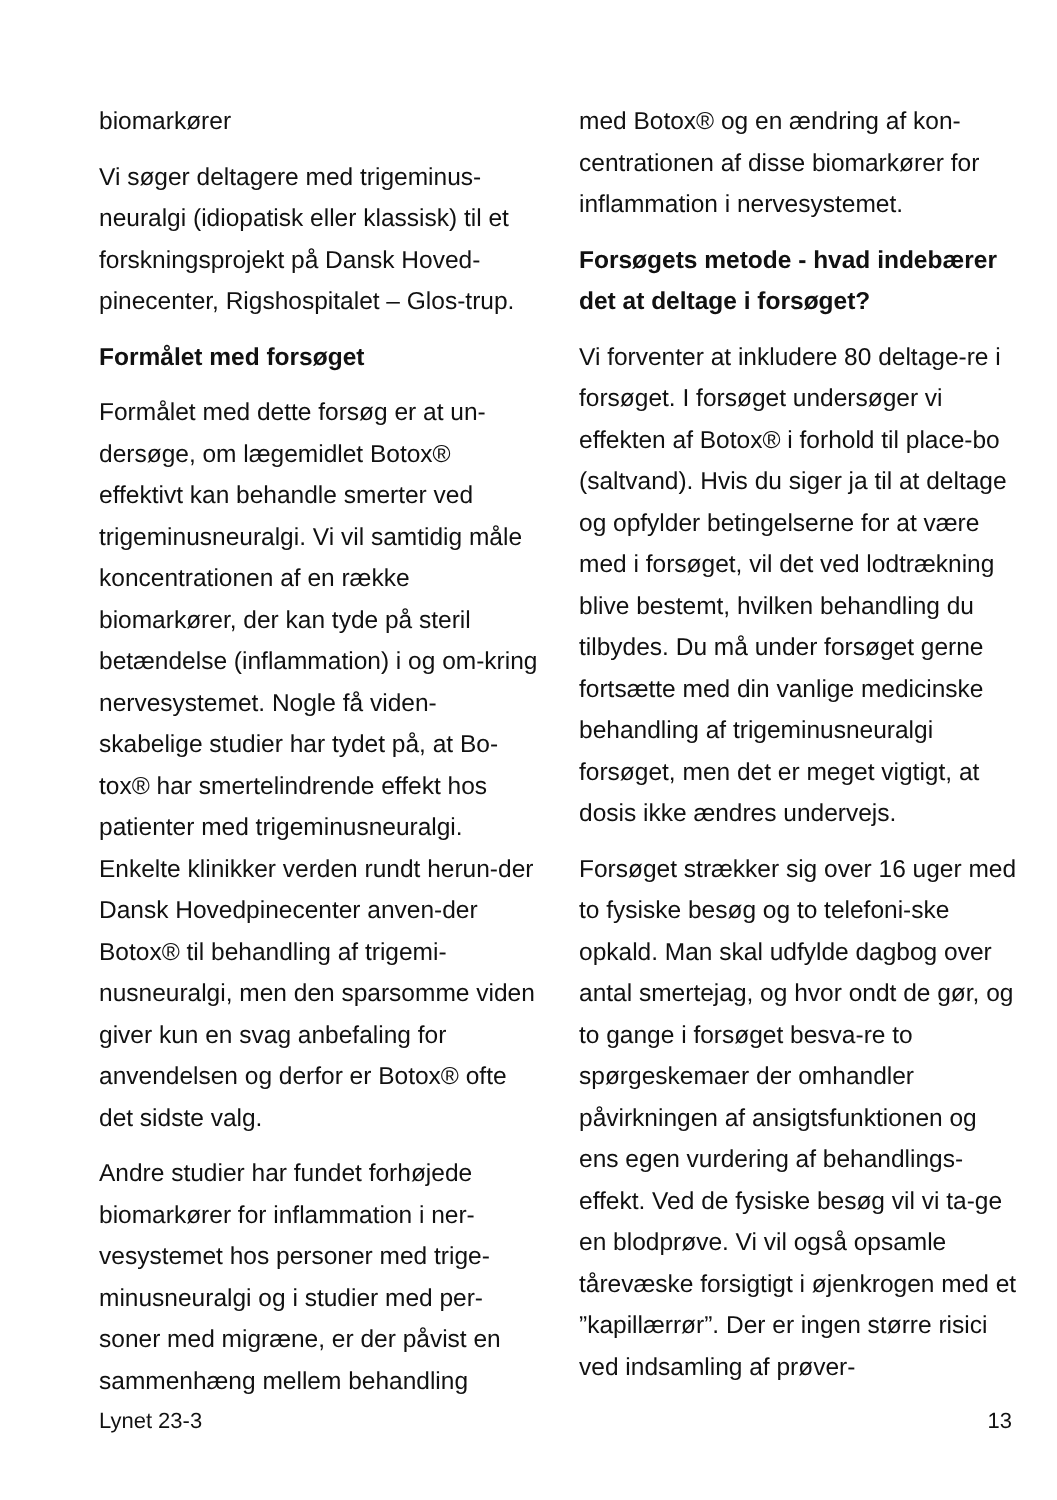biomarkører
Vi søger deltagere med trigeminus-neuralgi (idiopatisk eller klassisk) til et forskningsprojekt på Dansk Hoved-pinecenter, Rigshospitalet – Glos-trup.
Formålet med forsøget
Formålet med dette forsøg er at un-dersøge, om lægemidlet Botox® effektivt kan behandle smerter ved trigeminusneuralgi. Vi vil samtidig måle koncentrationen af en række biomarkører, der kan tyde på steril betændelse (inflammation) i og om-kring nervesystemet. Nogle få viden-skabelige studier har tydet på, at Bo-tox® har smertelindrende effekt hos patienter med trigeminusneuralgi. Enkelte klinikker verden rundt herun-der Dansk Hovedpinecenter anven-der Botox® til behandling af trigemi-nusneuralgi, men den sparsomme viden giver kun en svag anbefaling for anvendelsen og derfor er Botox® ofte det sidste valg.
Andre studier har fundet forhøjede biomarkører for inflammation i ner-vesystemet hos personer med trige-minusneuralgi og i studier med per-soner med migræne, er der påvist en sammenhæng mellem behandling
med Botox® og en ændring af kon-centrationen af disse biomarkører for inflammation i nervesystemet.
Forsøgets metode - hvad indebærer det at deltage i forsøget?
Vi forventer at inkludere 80 deltage-re i forsøget. I forsøget undersøger vi effekten af Botox® i forhold til place-bo (saltvand). Hvis du siger ja til at deltage og opfylder betingelserne for at være med i forsøget, vil det ved lodtrækning blive bestemt, hvilken behandling du tilbydes. Du må under forsøget gerne fortsætte med din vanlige medicinske behandling af trigeminusneuralgi forsøget, men det er meget vigtigt, at dosis ikke ændres undervejs.
Forsøget strækker sig over 16 uger med to fysiske besøg og to telefoni-ske opkald. Man skal udfylde dagbog over antal smertejag, og hvor ondt de gør, og to gange i forsøget besva-re to spørgeskemaer der omhandler påvirkningen af ansigtsfunktionen og ens egen vurdering af behandlings-effekt. Ved de fysiske besøg vil vi ta-ge en blodprøve. Vi vil også opsamle tårevæske forsigtigt i øjenkrogen med et ”kapillærrør”. Der er ingen større risici ved indsamling af prøver-
Lynet 23-3 13